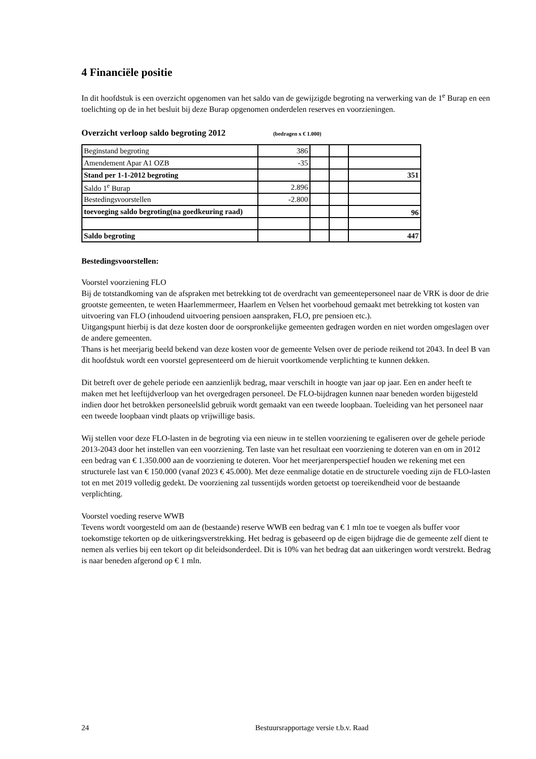4 Financiële positie
In dit hoofdstuk is een overzicht opgenomen van het saldo van de gewijzigde begroting na verwerking van de 1<sup>e</sup> Burap en een toelichting op de in het besluit bij deze Burap opgenomen onderdelen reserves en voorzieningen.
Overzicht verloop saldo begroting 2012 (bedragen x € 1.000)
| Beginstand begroting | 386 | | | |
| Amendement Apar A1 OZB | -35 | | | |
| Stand per 1-1-2012 begroting | | | | 351 |
| Saldo 1<sup>e</sup> Burap | 2.896 | | | |
| Bestedingsvoorstellen | -2.800 | | | |
| toevoeging saldo begroting(na goedkeuring raad) | | | | 96 |
| Saldo begroting | | | | 447 |
Bestedingsvoorstellen:
Voorstel voorziening FLO
Bij de totstandkoming van de afspraken met betrekking tot de overdracht van gemeentepersoneel naar de VRK is door de drie grootste gemeenten, te weten Haarlemmermeer, Haarlem en Velsen het voorbehoud gemaakt met betrekking tot kosten van uitvoering van FLO (inhoudend uitvoering pensioen aanspraken, FLO, pre pensioen etc.).
Uitgangspunt hierbij is dat deze kosten door de oorspronkelijke gemeenten gedragen worden en niet worden omgeslagen over de andere gemeenten.
Thans is het meerjarig beeld bekend van deze kosten voor de gemeente Velsen over de periode reikend tot 2043. In deel B van dit hoofdstuk wordt een voorstel gepresenteerd om de hieruit voortkomende verplichting te kunnen dekken.
Dit betreft over de gehele periode een aanzienlijk bedrag, maar verschilt in hoogte van jaar op jaar. Een en ander heeft te maken met het leeftijdverloop van het overgedragen personeel. De FLO-bijdragen kunnen naar beneden worden bijgesteld indien door het betrokken personeelslid gebruik wordt gemaakt van een tweede loopbaan. Toeleiding van het personeel naar een tweede loopbaan vindt plaats op vrijwillige basis.
Wij stellen voor deze FLO-lasten in de begroting via een nieuw in te stellen voorziening te egaliseren over de gehele periode 2013-2043 door het instellen van een voorziening. Ten laste van het resultaat een voorziening te doteren van en om in 2012 een bedrag van € 1.350.000 aan de voorziening te doteren. Voor het meerjarenperspectief houden we rekening met een structurele last van € 150.000 (vanaf 2023 € 45.000). Met deze eenmalige dotatie en de structurele voeding zijn de FLO-lasten tot en met 2019 volledig gedekt. De voorziening zal tussentijds worden getoetst op toereikendheid voor de bestaande verplichting.
Voorstel voeding reserve WWB
Tevens wordt voorgesteld om aan de (bestaande) reserve WWB een bedrag van € 1 mln toe te voegen als buffer voor toekomstige tekorten op de uitkeringsverstrekking. Het bedrag is gebaseerd op de eigen bijdrage die de gemeente zelf dient te nemen als verlies bij een tekort op dit beleidsonderdeel. Dit is 10% van het bedrag dat aan uitkeringen wordt verstrekt. Bedrag is naar beneden afgerond op € 1 mln.
24 Bestuursrapportage versie t.b.v. Raad